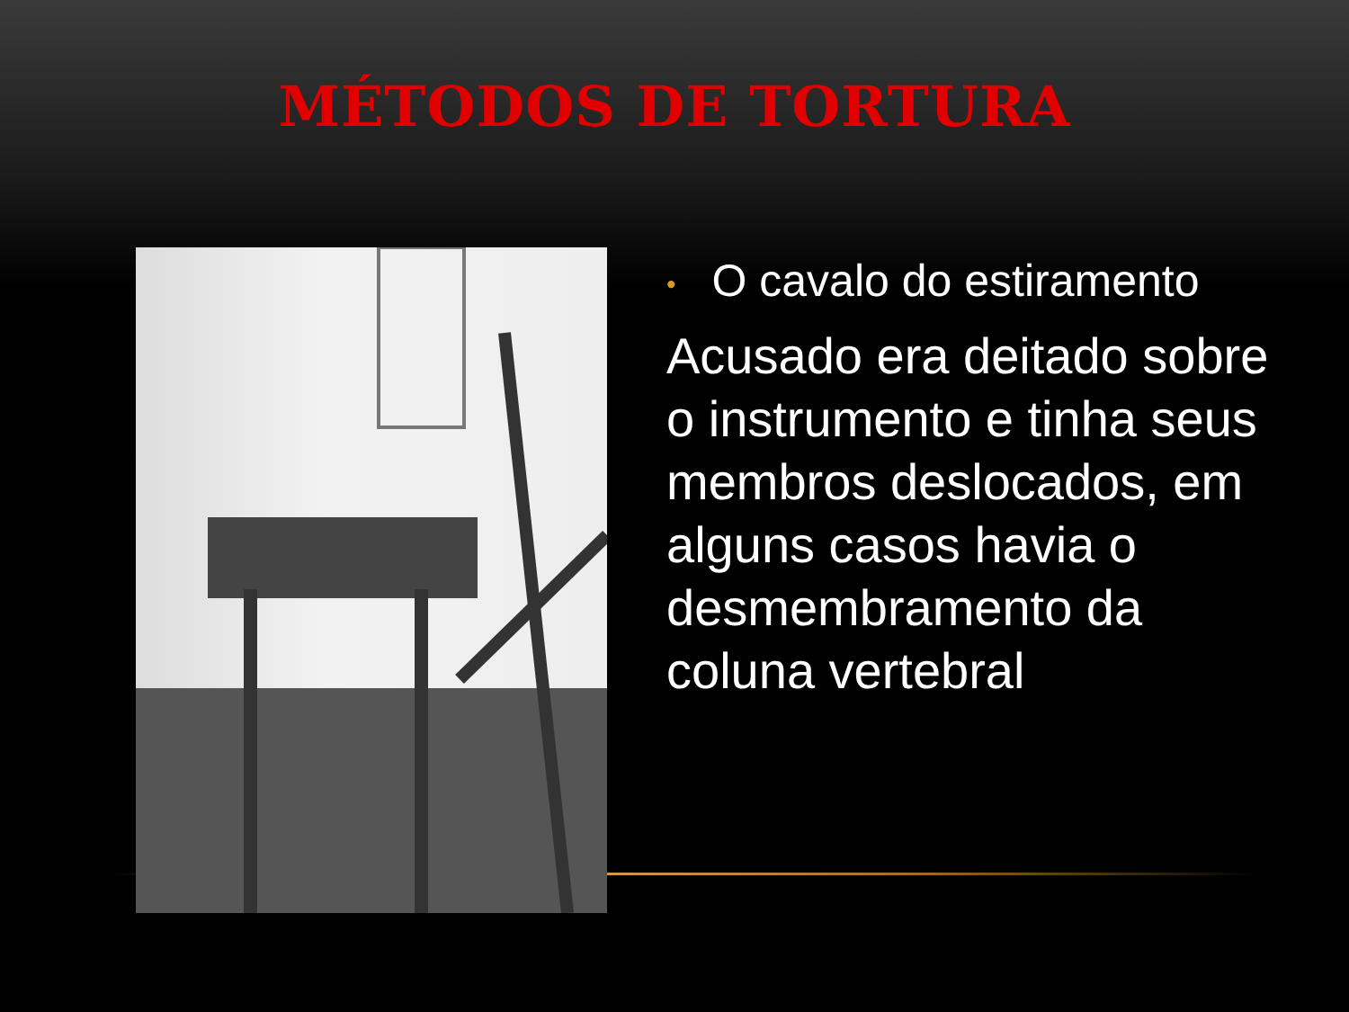MÉTODOS DE TORTURA
• O cavalo do estiramento
Acusado era deitado sobre o instrumento e tinha seus membros deslocados, em alguns casos havia o desmembramento da coluna vertebral